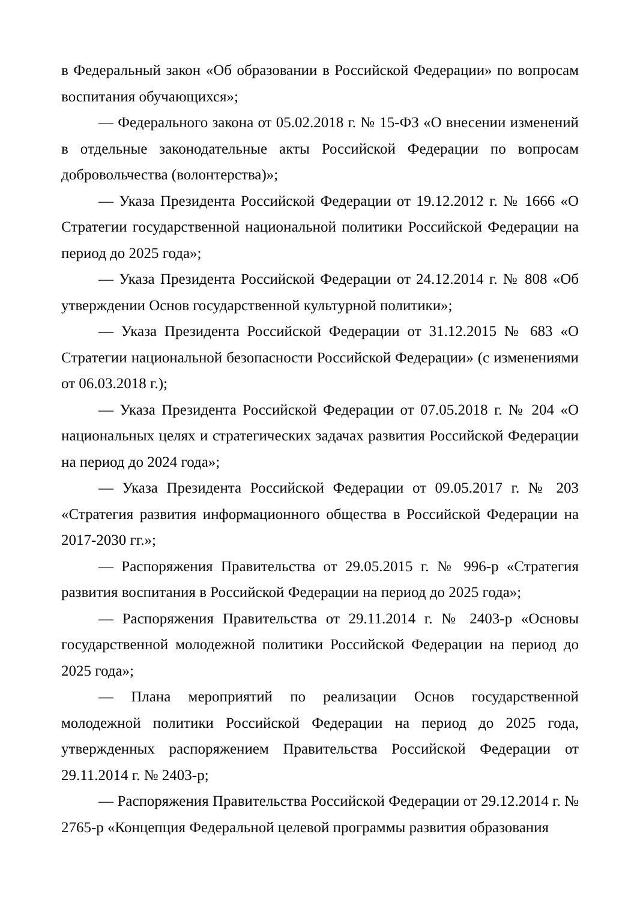в Федеральный закон «Об образовании в Российской Федерации» по вопросам воспитания обучающихся»;
— Федерального закона от 05.02.2018 г. № 15-ФЗ «О внесении изменений в отдельные законодательные акты Российской Федерации по вопросам добровольчества (волонтерства)»;
— Указа Президента Российской Федерации от 19.12.2012 г. № 1666 «О Стратегии государственной национальной политики Российской Федерации на период до 2025 года»;
— Указа Президента Российской Федерации от 24.12.2014 г. № 808 «Об утверждении Основ государственной культурной политики»;
— Указа Президента Российской Федерации от 31.12.2015 № 683 «О Стратегии национальной безопасности Российской Федерации» (с изменениями от 06.03.2018 г.);
— Указа Президента Российской Федерации от 07.05.2018 г. № 204 «О национальных целях и стратегических задачах развития Российской Федерации на период до 2024 года»;
— Указа Президента Российской Федерации от 09.05.2017 г. № 203 «Стратегия развития информационного общества в Российской Федерации на 2017-2030 гг.»;
— Распоряжения Правительства от 29.05.2015 г. № 996-р «Стратегия развития воспитания в Российской Федерации на период до 2025 года»;
— Распоряжения Правительства от 29.11.2014 г. № 2403-р «Основы государственной молодежной политики Российской Федерации на период до 2025 года»;
— Плана мероприятий по реализации Основ государственной молодежной политики Российской Федерации на период до 2025 года, утвержденных распоряжением Правительства Российской Федерации от 29.11.2014 г. № 2403-р;
— Распоряжения Правительства Российской Федерации от 29.12.2014 г. № 2765-р «Концепция Федеральной целевой программы развития образования